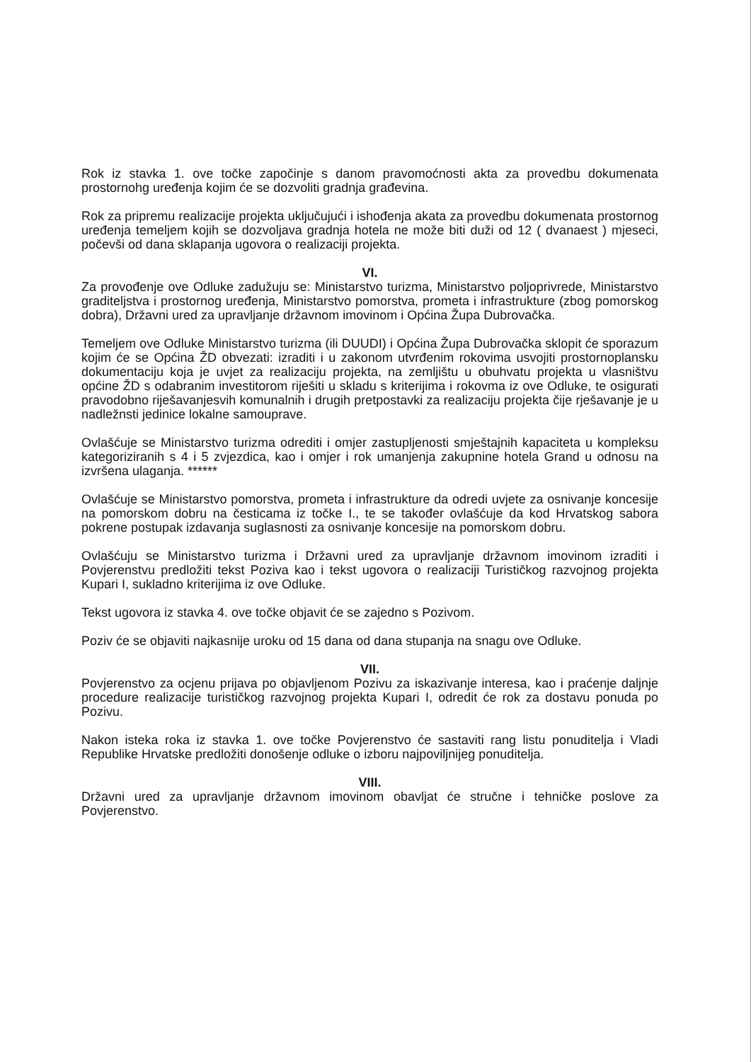Rok iz stavka 1. ove točke započinje s danom pravomoćnosti akta za provedbu dokumenata prostornohg uređenja kojim će se dozvoliti gradnja građevina.
Rok za pripremu realizacije projekta uključujući i ishođenja akata za provedbu dokumenata prostornog uređenja temeljem kojih se dozvoljava gradnja hotela ne može biti duži od 12 ( dvanaest ) mjeseci, počevši od dana sklapanja ugovora o realizaciji projekta.
VI.
Za provođenje ove Odluke zadužuju se: Ministarstvo turizma, Ministarstvo poljoprivrede, Ministarstvo graditeljstva i prostornog uređenja, Ministarstvo pomorstva, prometa i infrastrukture (zbog pomorskog dobra), Državni ured za upravljanje državnom imovinom i Općina Župa Dubrovačka.
Temeljem ove Odluke Ministarstvo turizma (ili DUUDI) i Općina Župa Dubrovačka sklopit će sporazum kojim će se Općina ŽD obvezati: izraditi i u zakonom utvrđenim rokovima usvojiti prostornoplansku dokumentaciju koja je uvjet za realizaciju projekta, na zemljištu u obuhvatu projekta u vlasništvu općine ŽD s odabranim investitorom riješiti u skladu s kriterijima i rokovma iz ove Odluke, te osigurati pravodobno riješavanjesvih komunalnih i drugih pretpostavki za realizaciju projekta čije rješavanje je u nadležnsti jedinice lokalne samouprave.
Ovlašćuje se Ministarstvo turizma odrediti i omjer zastupljenosti smještajnih kapaciteta u kompleksu kategoriziranih s 4 i 5 zvjezdica, kao i omjer i rok umanjenja zakupnine hotela Grand u odnosu na izvršena ulaganja. ******
Ovlašćuje se Ministarstvo pomorstva, prometa i infrastrukture da odredi uvjete za osnivanje koncesije na pomorskom dobru na česticama iz točke I., te se također ovlašćuje da kod Hrvatskog sabora pokrene postupak izdavanja suglasnosti za osnivanje koncesije na pomorskom dobru.
Ovlašćuju se Ministarstvo turizma i Državni ured za upravljanje državnom imovinom izraditi i Povjerenstvu predložiti tekst Poziva kao i tekst ugovora o realizaciji Turističkog razvojnog projekta Kupari I, sukladno kriterijima iz ove Odluke.
Tekst ugovora iz stavka 4. ove točke objavit će se zajedno s Pozivom.
Poziv će se objaviti najkasnije uroku od 15 dana od dana stupanja na snagu ove Odluke.
VII.
Povjerenstvo za ocjenu prijava po objavljenom Pozivu za iskazivanje interesa, kao i praćenje daljnje procedure realizacije turističkog razvojnog projekta Kupari I, odredit će rok za dostavu ponuda po Pozivu.
Nakon isteka roka iz stavka 1. ove točke Povjerenstvo će sastaviti rang listu ponuditelja i Vladi Republike Hrvatske predložiti donošenje odluke o izboru najpovilјnijeg ponuditelja.
VIII.
Državni ured za upravljanje državnom imovinom obavljat će stručne i tehničke poslove za Povjerenstvo.